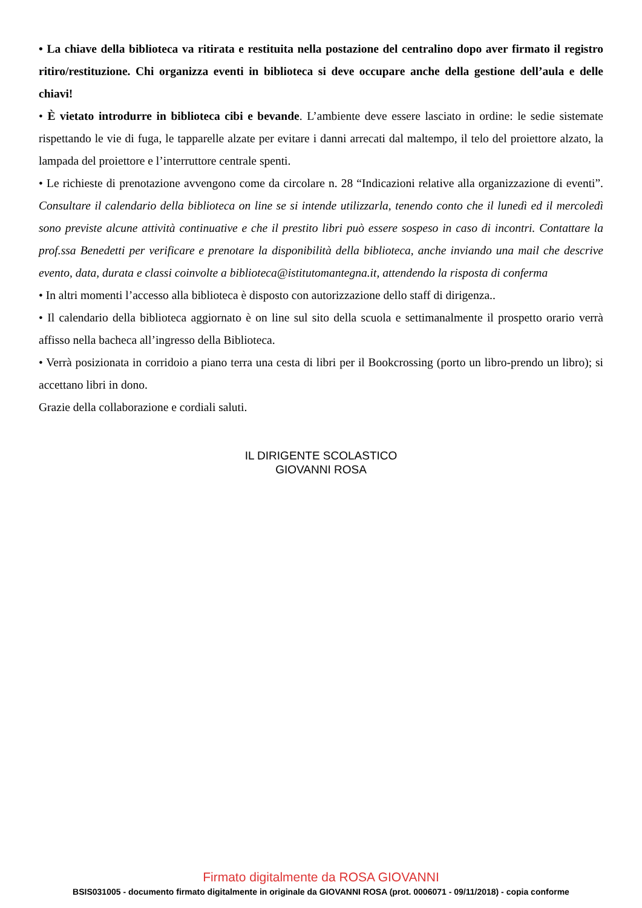• La chiave della biblioteca va ritirata e restituita nella postazione del centralino dopo aver firmato il registro ritiro/restituzione. Chi organizza eventi in biblioteca si deve occupare anche della gestione dell’aula e delle chiavi!
• È vietato introdurre in biblioteca cibi e bevande. L’ambiente deve essere lasciato in ordine: le sedie sistemate rispettando le vie di fuga, le tapparelle alzate per evitare i danni arrecati dal maltempo, il telo del proiettore alzato, la lampada del proiettore e l’interruttore centrale spenti.
• Le richieste di prenotazione avvengono come da circolare n. 28 “Indicazioni relative alla organizzazione di eventi”. Consultare il calendario della biblioteca on line se si intende utilizzarla, tenendo conto che il lunedì ed il mercoledì sono previste alcune attività continuative e che il prestito libri può essere sospeso in caso di incontri. Contattare la prof.ssa Benedetti per verificare e prenotare la disponibilità della biblioteca, anche inviando una mail che descrive evento, data, durata e classi coinvolte a biblioteca@istitutomantegna.it, attendendo la risposta di conferma
• In altri momenti l’accesso alla biblioteca è disposto con autorizzazione dello staff di dirigenza..
• Il calendario della biblioteca aggiornato è on line sul sito della scuola e settimanalmente il prospetto orario verrà affisso nella bacheca all’ingresso della Biblioteca.
• Verrà posizionata in corridoio a piano terra una cesta di libri per il Bookcrossing (porto un libro-prendo un libro); si accettano libri in dono.
Grazie della collaborazione e cordiali saluti.
IL DIRIGENTE SCOLASTICO
GIOVANNI ROSA
Firmato digitalmente da ROSA GIOVANNI
BSIS031005 - documento firmato digitalmente in originale da GIOVANNI ROSA (prot. 0006071 - 09/11/2018) - copia conforme